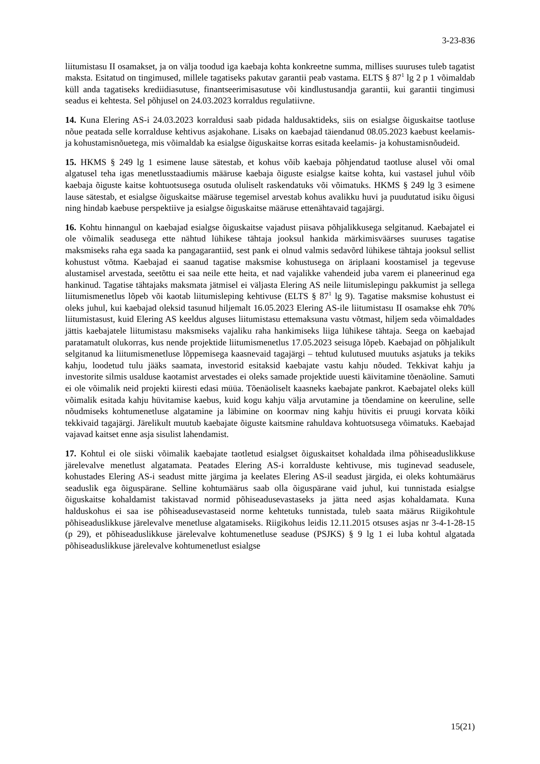3-23-836
liitumistasu II osamakset, ja on välja toodud iga kaebaja kohta konkreetne summa, millises suuruses tuleb tagatist maksta. Esitatud on tingimused, millele tagatiseks pakutav garantii peab vastama. ELTS § 87<sup>1</sup> lg 2 p 1 võimaldab küll anda tagatiseks krediidiasutuse, finantseerimisasutuse või kindlustusandja garantii, kui garantii tingimusi seadus ei kehtesta. Sel põhjusel on 24.03.2023 korraldus regulatiivne.
14. Kuna Elering AS-i 24.03.2023 korraldusi saab pidada haldusaktideks, siis on esialgse õiguskaitse taotluse nõue peatada selle korralduse kehtivus asjakohane. Lisaks on kaebajad täiendanud 08.05.2023 kaebust keelamis- ja kohustamisnõuetega, mis võimaldab ka esialgse õiguskaitse korras esitada keelamis- ja kohustamisnõudeid.
15. HKMS § 249 lg 1 esimene lause sätestab, et kohus võib kaebaja põhjendatud taotluse alusel või omal algatusel teha igas menetlusstaadiumis määruse kaebaja õiguste esialgse kaitse kohta, kui vastasel juhul võib kaebaja õiguste kaitse kohtuotsusega osutuda oluliselt raskendatuks või võimatuks. HKMS § 249 lg 3 esimene lause sätestab, et esialgse õiguskaitse määruse tegemisel arvestab kohus avalikku huvi ja puudutatud isiku õigusi ning hindab kaebuse perspektiive ja esialgse õiguskaitse määruse ettenähtavaid tagajärgi.
16. Kohtu hinnangul on kaebajad esialgse õiguskaitse vajadust piisava põhjalikkusega selgitanud. Kaebajatel ei ole võimalik seadusega ette nähtud lühikese tähtaja jooksul hankida märkimisväärses suuruses tagatise maksmiseks raha ega saada ka pangagarantiid, sest pank ei olnud valmis sedavõrd lühikese tähtaja jooksul sellist kohustust võtma. Kaebajad ei saanud tagatise maksmise kohustusega on äriplaani koostamisel ja tegevuse alustamisel arvestada, seetõttu ei saa neile ette heita, et nad vajalikke vahendeid juba varem ei planeerinud ega hankinud. Tagatise tähtajaks maksmata jätmisel ei väljasta Elering AS neile liitumislepingu pakkumist ja sellega liitumismenetlus lõpeb või kaotab liitumisleping kehtivuse (ELTS § 87<sup>1</sup> lg 9). Tagatise maksmise kohustust ei oleks juhul, kui kaebajad oleksid tasunud hiljemalt 16.05.2023 Elering AS-ile liitumistasu II osamakse ehk 70% liitumistasust, kuid Elering AS keeldus alguses liitumistasu ettemaksuna vastu võtmast, hiljem seda võimaldades jättis kaebajatele liitumistasu maksmiseks vajaliku raha hankimiseks liiga lühikese tähtaja. Seega on kaebajad paratamatult olukorras, kus nende projektide liitumismenetlus 17.05.2023 seisuga lõpeb. Kaebajad on põhjalikult selgitanud ka liitumismenetluse lõppemisega kaasnevaid tagajärgi – tehtud kulutused muutuks asjatuks ja tekiks kahju, loodetud tulu jääks saamata, investorid esitaksid kaebajate vastu kahju nõuded. Tekkivat kahju ja investorite silmis usalduse kaotamist arvestades ei oleks samade projektide uuesti käivitamine tõenäoline. Samuti ei ole võimalik neid projekti kiiresti edasi müüa. Tõenäoliselt kaasneks kaebajate pankrot. Kaebajatel oleks küll võimalik esitada kahju hüvitamise kaebus, kuid kogu kahju välja arvutamine ja tõendamine on keeruline, selle nõudmiseks kohtumenetluse algatamine ja läbimine on koormav ning kahju hüvitis ei pruugi korvata kõiki tekkivaid tagajärgi. Järelikult muutub kaebajate õiguste kaitsmine rahuldava kohtuotsusega võimatuks. Kaebajad vajavad kaitset enne asja sisulist lahendamist.
17. Kohtul ei ole siiski võimalik kaebajate taotletud esialgset õiguskaitset kohaldada ilma põhiseaduslikkuse järelevalve menetlust algatamata. Peatades Elering AS-i korralduste kehtivuse, mis tuginevad seadusele, kohustades Elering AS-i seadust mitte järgima ja keelates Elering AS-il seadust järgida, ei oleks kohtumäärus seaduslik ega õiguspärane. Selline kohtumäärus saab olla õiguspärane vaid juhul, kui tunnistada esialgse õiguskaitse kohaldamist takistavad normid põhiseadusevastaseks ja jätta need asjas kohaldamata. Kuna halduskohus ei saa ise põhiseadusevastaseid norme kehtetuks tunnistada, tuleb saata määrus Riigikohtule põhiseaduslikkuse järelevalve menetluse algatamiseks. Riigikohus leidis 12.11.2015 otsuses asjas nr 3-4-1-28-15 (p 29), et põhiseaduslikkuse järelevalve kohtumenetluse seaduse (PSJKS) § 9 lg 1 ei luba kohtul algatada põhiseaduslikkuse järelevalve kohtumenetlust esialgse
15(21)